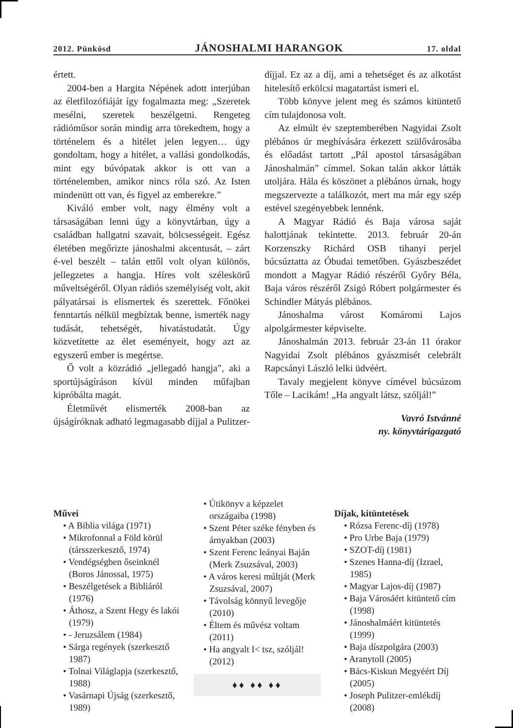2012. Pünkösd JÁNOSHALMI HARANGOK 17. oldal
értett.
2004-ben a Hargita Népének adott interjúban az életfilozófiáját így fogalmazta meg: „Szeretek mesélni, szeretek beszélgetni. Rengeteg rádióműsor során mindig arra törekedtem, hogy a történelem és a hitélet jelen legyen… úgy gondoltam, hogy a hitélet, a vallási gondolkodás, mint egy búvópatak akkor is ott van a történelemben, amikor nincs róla szó. Az Isten mindenütt ott van, és figyel az emberekre.”
Kiváló ember volt, nagy élmény volt a társaságában lenni úgy a könyvtárban, úgy a családban hallgatni szavait, bölcsességeit. Egész életében megőrizte jánoshalmi akcentusát, – zárt é-vel beszélt – talán ettől volt olyan különös, jellegzetes a hangja. Híres volt széleskörű műveltségéről. Olyan rádiós személyiség volt, akit pályatársai is elismertek és szerettek. Főnökei fenntartás nélkül megbíztak benne, ismerték nagy tudását, tehetségét, hivatástudatát. Úgy közvetítette az élet eseményeit, hogy azt az egyszerű ember is megértse.
Ő volt a közrádió „jellegadó hangja”, aki a sportújságíráson kívül minden műfajban kipróbálta magát.
Életművét elismerték 2008-ban az újságíróknak adható legmagasabb díjjal a Pulitzer-díjjal. Ez az a díj, ami a tehetséget és az alkotást hitelesítő erkölcsi magatartást ismeri el.
Több könyve jelent meg és számos kitüntető cím tulajdonosa volt.
Az elmúlt év szeptemberében Nagyidai Zsolt plébános úr meghívására érkezett szülővárosába és előadást tartott „Pál apostol társaságában Jánoshalmán” címmel. Sokan talán akkor látták utoljára. Hála és köszönet a plébános úrnak, hogy megszervezte a találkozót, mert ma már egy szép estével szegényebbek lennénk.
A Magyar Rádió és Baja városa saját halottjának tekintette. 2013. február 20-án Korzenszky Richárd OSB tihanyi perjel búcsúztatta az Óbudai temetőben. Gyászbeszédet mondott a Magyar Rádió részéről Győry Béla, Baja város részéről Zsigó Róbert polgármester és Schindler Mátyás plébános.
Jánoshalma várost Komáromi Lajos alpolgármester képviselte.
Jánoshalmán 2013. február 23-án 11 órakor Nagyidai Zsolt plébános gyászmisét celebrált Rapcsányi László lelki üdvéért.
Tavaly megjelent könyve címével búcsúzom Tőle – Lacikám! „Ha angyalt látsz, szóljál!”
Vavró Istvánné
ny. könyvtárigazgató
Művei
• A Biblia világa (1971)
• Mikrofonnal a Föld körül (társszerkesztő, 1974)
• Vendégségben őseinknél (Boros Jánossal, 1975)
• Beszélgetések a Bibliáról (1976)
• Áthosz, a Szent Hegy és lakói (1979)
• - Jeruzsálem (1984)
• Sárga regények (szerkesztő 1987)
• Tolnai Világlapja (szerkesztő, 1988)
• Vasárnapi Újság (szerkesztő, 1989)
• Útikönyv a képzelet országaiba (1998)
• Szent Péter széke fényben és árnyakban (2003)
• Szent Ferenc leányai Baján (Merk Zsuzsával, 2003)
• A város keresi múltját (Merk Zsuzsával, 2007)
• Távolság könnyű levegője (2010)
• Éltem és művész voltam (2011)
• Ha angyalt I< tsz, szóljál! (2012)
♦♦ ♦♦ ♦♦
Díjak, kitüntetések
• Rózsa Ferenc-díj (1978)
• Pro Urbe Baja (1979)
• SZOT-díj (1981)
• Szenes Hanna-díj (Izrael, 1985)
• Magyar Lajos-díj (1987)
• Baja Városáért kitüntető cím (1998)
• Jánoshalmáért kitüntetés (1999)
• Baja díszpolgára (2003)
• Aranytoll (2005)
• Bács-Kiskun Megyéért Díj (2005)
• Joseph Pulitzer-emlékdíj (2008)